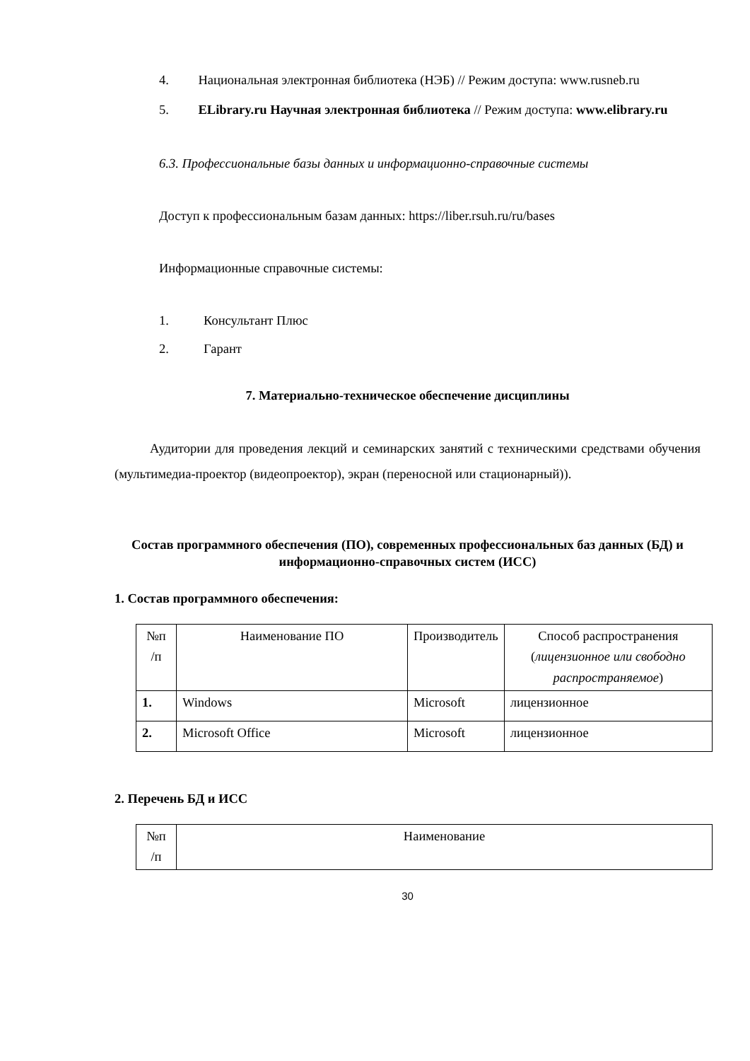4. Национальная электронная библиотека (НЭБ) // Режим доступа: www.rusneb.ru
5. ELibrary.ru Научная электронная библиотека // Режим доступа: www.elibrary.ru
6.3. Профессиональные базы данных и информационно-справочные системы
Доступ к профессиональным базам данных: https://liber.rsuh.ru/ru/bases
Информационные справочные системы:
1. Консультант Плюс
2. Гарант
7. Материально-техническое обеспечение дисциплины
Аудитории для проведения лекций и семинарских занятий с техническими средствами обучения (мультимедиа-проектор (видеопроектор), экран (переносной или стационарный)).
Состав программного обеспечения (ПО), современных профессиональных баз данных (БД) и информационно-справочных систем (ИСС)
1. Состав программного обеспечения:
| №п /п | Наименование ПО | Производитель | Способ распространения ( лицензионное или свободно распространяемое ) |
| 1. | Windows | Microsoft | лицензионное |
| 2. | Microsoft Office | Microsoft | лицензионное |
2. Перечень БД и ИСС
| №п /п | Наименование |
30